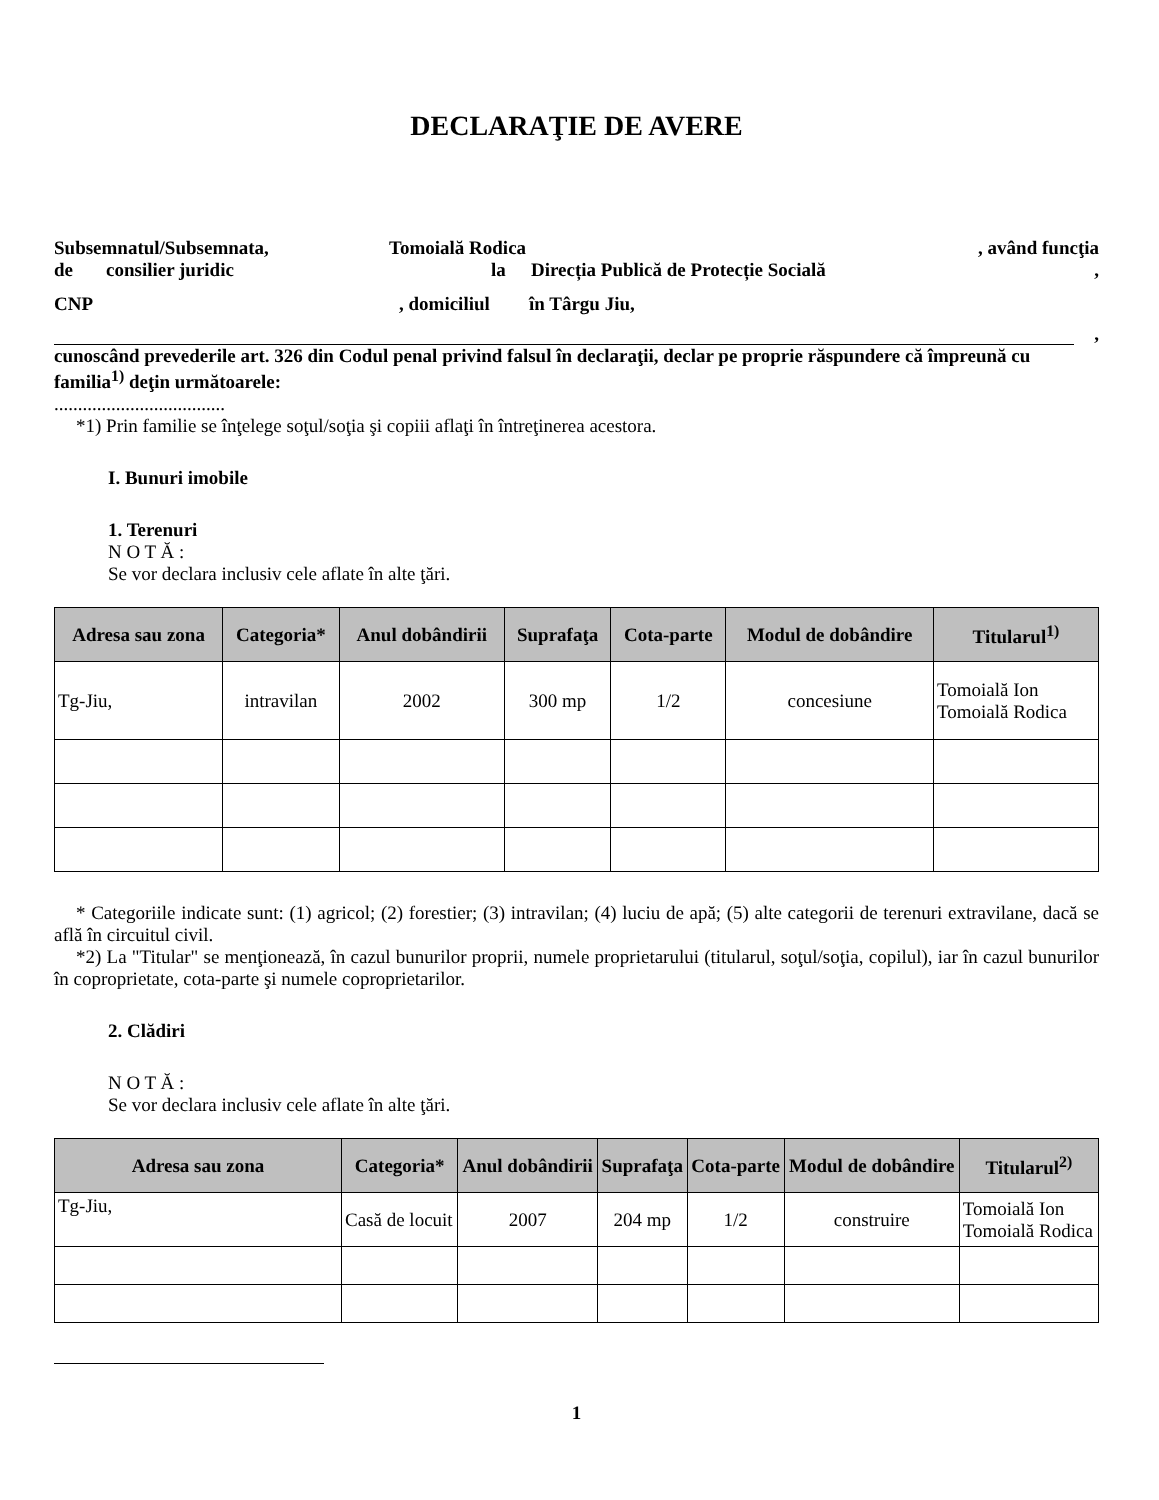DECLARAŢIE DE AVERE
Subsemnatul/Subsemnata, Tomoială Rodica, având funcţia
de consilier juridic la Direcția Publică de Protecție Socială,
CNP, domiciliul în Târgu Jiu,
,
cunoscând prevederile art. 326 din Codul penal privind falsul în declaraţii, declar pe proprie răspundere că împreună cu familia<sup>1)</sup> deţin următoarele:
....................................
*1) Prin familie se înţelege soţul/soţia şi copiii aflaţi în întreţinerea acestora.
I. Bunuri imobile
1. Terenuri
N O T Ă :
Se vor declara inclusiv cele aflate în alte ţări.
| Adresa sau zona | Categoria* | Anul dobândirii | Suprafaţa | Cota-parte | Modul de dobândire | Titularul<sup>1)</sup> |
| --- | --- | --- | --- | --- | --- | --- |
| Tg-Jiu, | intravilan | 2002 | 300 mp | 1/2 | concesiune | Tomoială Ion Tomoială Rodica |
* Categoriile indicate sunt: (1) agricol; (2) forestier; (3) intravilan; (4) luciu de apă; (5) alte categorii de terenuri extravilane, dacă se află în circuitul civil.
*2) La "Titular" se menţionează, în cazul bunurilor proprii, numele proprietarului (titularul, soţul/soţia, copilul), iar în cazul bunurilor în coproprietate, cota-parte şi numele coproprietarilor.
2. Clădiri
N O T Ă :
Se vor declara inclusiv cele aflate în alte ţări.
| Adresa sau zona | Categoria* | Anul dobândirii | Suprafaţa | Cota-parte | Modul de dobândire | Titularul<sup>2)</sup> |
| --- | --- | --- | --- | --- | --- | --- |
| Tg-Jiu, | Casă de locuit | 2007 | 204 mp | 1/2 | construire | Tomoială Ion Tomoială Rodica |
1